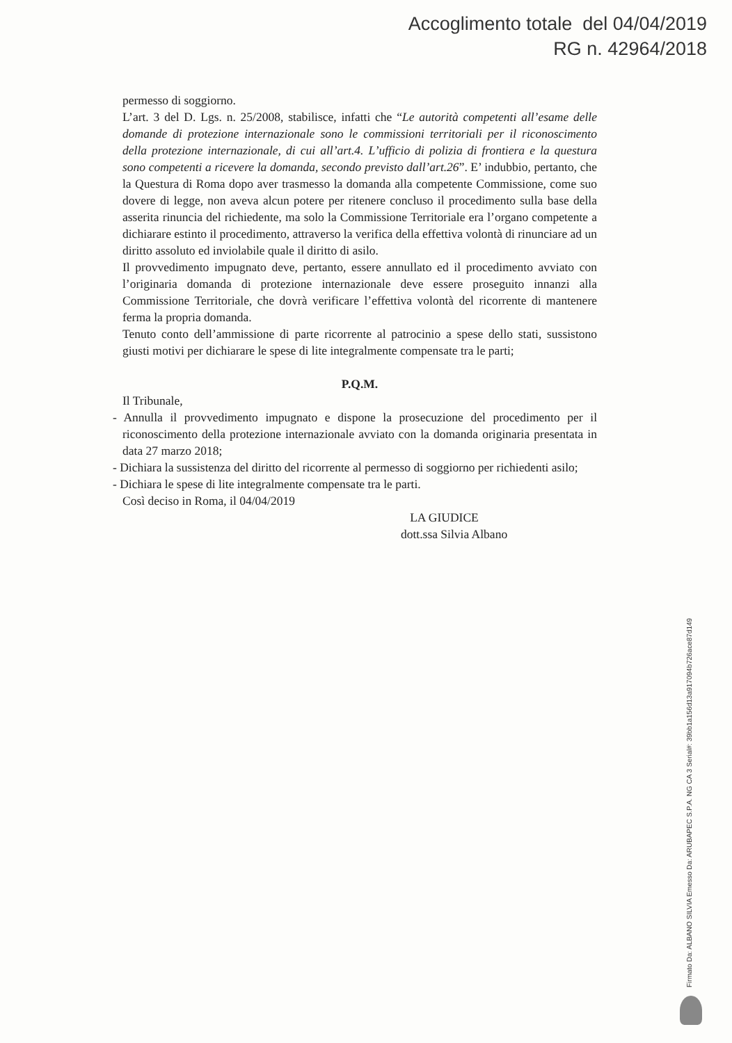Accoglimento totale del 04/04/2019
RG n. 42964/2018
permesso di soggiorno.
L’art. 3 del D. Lgs. n. 25/2008, stabilisce, infatti che “Le autorità competenti all’esame delle domande di protezione internazionale sono le commissioni territoriali per il riconoscimento della protezione internazionale, di cui all’art.4. L’ufficio di polizia di frontiera e la questura sono competenti a ricevere la domanda, secondo previsto dall’art.26”. E’ indubbio, pertanto, che la Questura di Roma dopo aver trasmesso la domanda alla competente Commissione, come suo dovere di legge, non aveva alcun potere per ritenere concluso il procedimento sulla base della asserita rinuncia del richiedente, ma solo la Commissione Territoriale era l’organo competente a dichiarare estinto il procedimento, attraverso la verifica della effettiva volontà di rinunciare ad un diritto assoluto ed inviolabile quale il diritto di asilo.
Il provvedimento impugnato deve, pertanto, essere annullato ed il procedimento avviato con l’originaria domanda di protezione internazionale deve essere proseguito innanzi alla Commissione Territoriale, che dovrà verificare l’effettiva volontà del ricorrente di mantenere ferma la propria domanda.
Tenuto conto dell’ammissione di parte ricorrente al patrocinio a spese dello stati, sussistono giusti motivi per dichiarare le spese di lite integralmente compensate tra le parti;
P.Q.M.
Il Tribunale,
- Annulla il provvedimento impugnato e dispone la prosecuzione del procedimento per il riconoscimento della protezione internazionale avviato con la domanda originaria presentata in data 27 marzo 2018;
- Dichiara la sussistenza del diritto del ricorrente al permesso di soggiorno per richiedenti asilo;
- Dichiara le spese di lite integralmente compensate tra le parti.
Così deciso in Roma, il 04/04/2019
LA GIUDICE
dott.ssa Silvia Albano
Firmato Da: ALBANO SILVIA Emesso Da: ARUBAPEC S.P.A. NG CA 3 Serial#: 39bb1a156d13a917094b726ace87d149